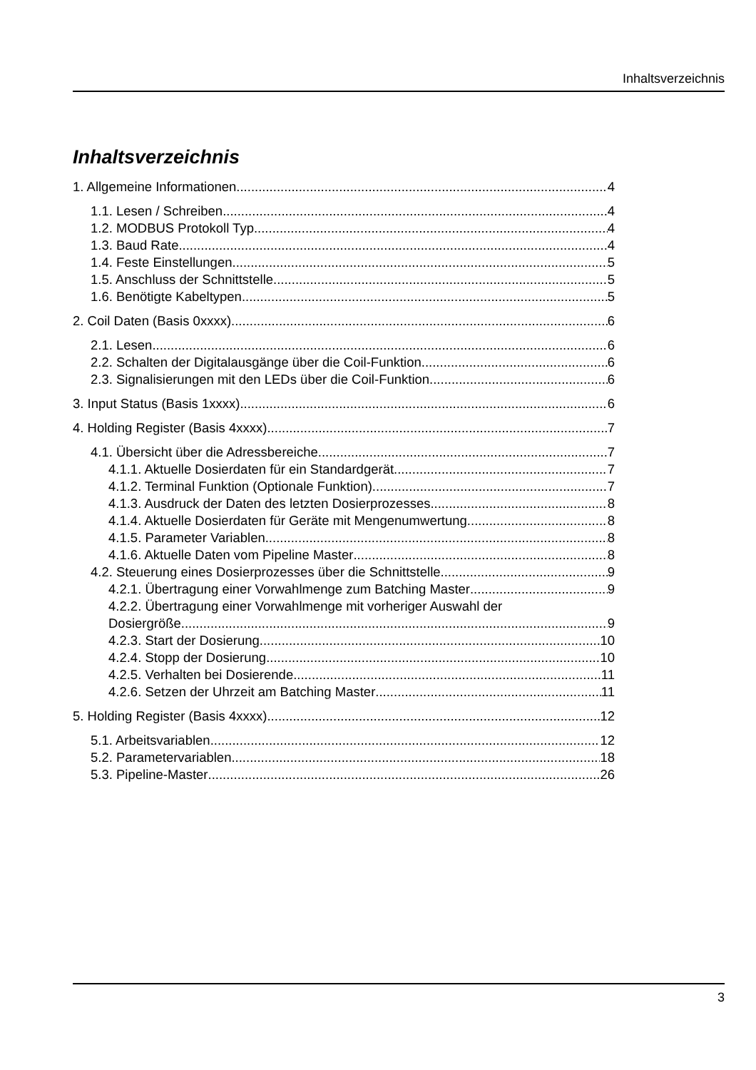Inhaltsverzeichnis
Inhaltsverzeichnis
1. Allgemeine Informationen 4
1.1. Lesen / Schreiben 4
1.2. MODBUS Protokoll Typ 4
1.3. Baud Rate 4
1.4. Feste Einstellungen 5
1.5. Anschluss der Schnittstelle 5
1.6. Benötigte Kabeltypen 5
2. Coil Daten (Basis 0xxxx) 6
2.1. Lesen 6
2.2. Schalten der Digitalausgänge über die Coil-Funktion 6
2.3. Signalisierungen mit den LEDs über die Coil-Funktion 6
3. Input Status (Basis 1xxxx) 6
4. Holding Register (Basis 4xxxx) 7
4.1. Übersicht über die Adressbereiche 7
4.1.1. Aktuelle Dosierdaten für ein Standardgerät 7
4.1.2. Terminal Funktion (Optionale Funktion) 7
4.1.3. Ausdruck der Daten des letzten Dosierprozesses 8
4.1.4. Aktuelle Dosierdaten für Geräte mit Mengenumwertung 8
4.1.5. Parameter Variablen 8
4.1.6. Aktuelle Daten vom Pipeline Master 8
4.2. Steuerung eines Dosierprozesses über die Schnittstelle 9
4.2.1. Übertragung einer Vorwahlmenge zum Batching Master 9
4.2.2. Übertragung einer Vorwahlmenge mit vorheriger Auswahl der
Dosiergröße 9
4.2.3. Start der Dosierung 10
4.2.4. Stopp der Dosierung 10
4.2.5. Verhalten bei Dosierende 11
4.2.6. Setzen der Uhrzeit am Batching Master 11
5. Holding Register (Basis 4xxxx) 12
5.1. Arbeitsvariablen 12
5.2. Parametervariablen 18
5.3. Pipeline-Master 26
3